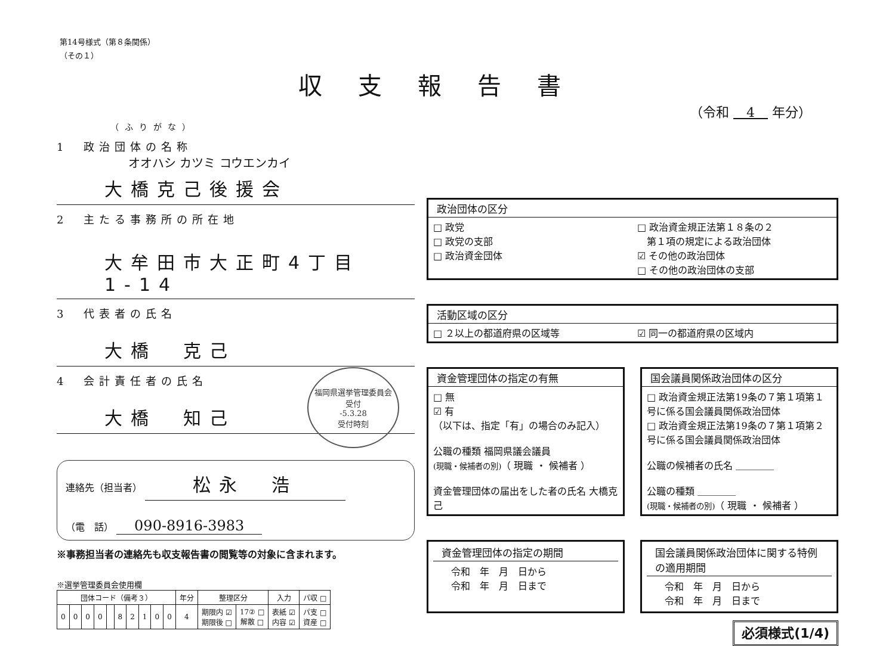第14号様式（第８条関係）
（その１）
収支報告書
（令和 　4　 年分）
（ふりがな）
1　政治団体の名称
オオハシ カツミ コウエンカイ
大橋克己後援会
2　主たる事務所の所在地
大牟田市大正町4丁目1-14
3　代表者の氏名
大橋　克己
4　会計責任者の氏名
大橋　知己
福岡県選挙管理委員会
受付
-5.3.28
受付時刻
連絡先（担当者） 松永　浩
（電　話） 090-8916-3983
※事務担当者の連絡先も収支報告書の閲覧等の対象に含まれます。
※選挙管理委員会使用欄
| 団体コード（備考３） | | | | | | | | | | 年分 | 整理区分 | | 入力 | パ収 □ |
| --- | --- | --- | --- | --- | --- | --- | --- | --- | --- | --- | --- | --- | --- | --- |
| 0 | 0 | 0 | 0 | | 8 | 2 | 1 | 0 | 0 | 4 | 期限内 ☑ 期限後 □ | 17② □ 解散 □ | 表紙 ☑ 内容 ☑ | パ支 □ 資産 □ |
政治団体の区分
□ 政党
□ 政党の支部
□ 政治資金団体
□ 政治資金規正法第１８条の２
　第１項の規定による政治団体
☑ その他の政治団体
□ その他の政治団体の支部
活動区域の区分
□ ２以上の都道府県の区域等 ☑ 同一の都道府県の区域内
資金管理団体の指定の有無
□ 無
☑ 有
（以下は、指定「有」の場合のみ記入）
公職の種類 福岡県議会議員
(現職・候補者の別)（ 現職 ・ 候補者 ）
資金管理団体の届出をした者の氏名 大橋克己
国会議員関係政治団体の区分
□ 政治資金規正法第19条の７第１項第１号に係る国会議員関係政治団体
□ 政治資金規正法第19条の７第１項第２号に係る国会議員関係政治団体
公職の候補者の氏名 ＿＿＿＿
公職の種類 ＿＿＿＿
(現職・候補者の別)（ 現職 ・ 候補者 ）
資金管理団体の指定の期間
令和　年　月　日から
令和　年　月　日まで
国会議員関係政治団体に関する特例の適用期間
令和　年　月　日から
令和　年　月　日まで
必須様式(1/4)